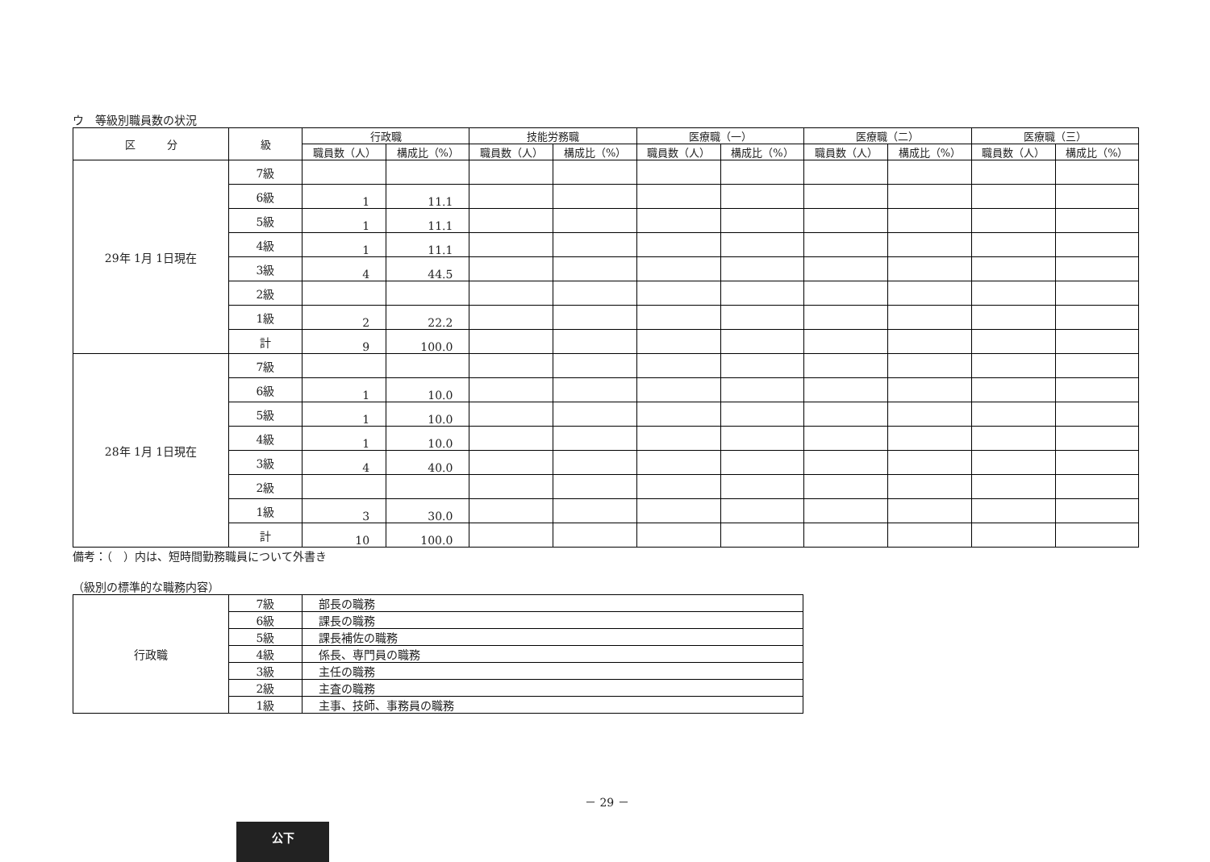ウ　等級別職員数の状況
| 区 分 | 級 | 行政職 | | 技能労務職 | | 医療職（一） | | 医療職（二） | | 医療職（三） | |
| --- | --- | --- | --- | --- | --- | --- | --- | --- | --- | --- | --- |
| | | 職員数（人） | 構成比（%） | 職員数（人） | 構成比（%） | 職員数（人） | 構成比（%） | 職員数（人） | 構成比（%） | 職員数（人） | 構成比（%） |
| 29年 1月 1日現在 | 7級 | | | | | | | | | | |
| | 6級 | 1 | 11.1 | | | | | | | | |
| | 5級 | 1 | 11.1 | | | | | | | | |
| | 4級 | 1 | 11.1 | | | | | | | | |
| | 3級 | 4 | 44.5 | | | | | | | | |
| | 2級 | | | | | | | | | | |
| | 1級 | 2 | 22.2 | | | | | | | | |
| | 計 | 9 | 100.0 | | | | | | | | |
| 28年 1月 1日現在 | 7級 | | | | | | | | | | |
| | 6級 | 1 | 10.0 | | | | | | | | |
| | 5級 | 1 | 10.0 | | | | | | | | |
| | 4級 | 1 | 10.0 | | | | | | | | |
| | 3級 | 4 | 40.0 | | | | | | | | |
| | 2級 | | | | | | | | | | |
| | 1級 | 3 | 30.0 | | | | | | | | |
| | 計 | 10 | 100.0 | | | | | | | | |
備考：（　）内は、短時間勤務職員について外書き
（級別の標準的な職務内容）
| 行政職 | 7級 | 部長の職務 |
| | 6級 | 課長の職務 |
| | 5級 | 課長補佐の職務 |
| | 4級 | 係長、専門員の職務 |
| | 3級 | 主任の職務 |
| | 2級 | 主査の職務 |
| | 1級 | 主事、技師、事務員の職務 |
－ 29 －
公下